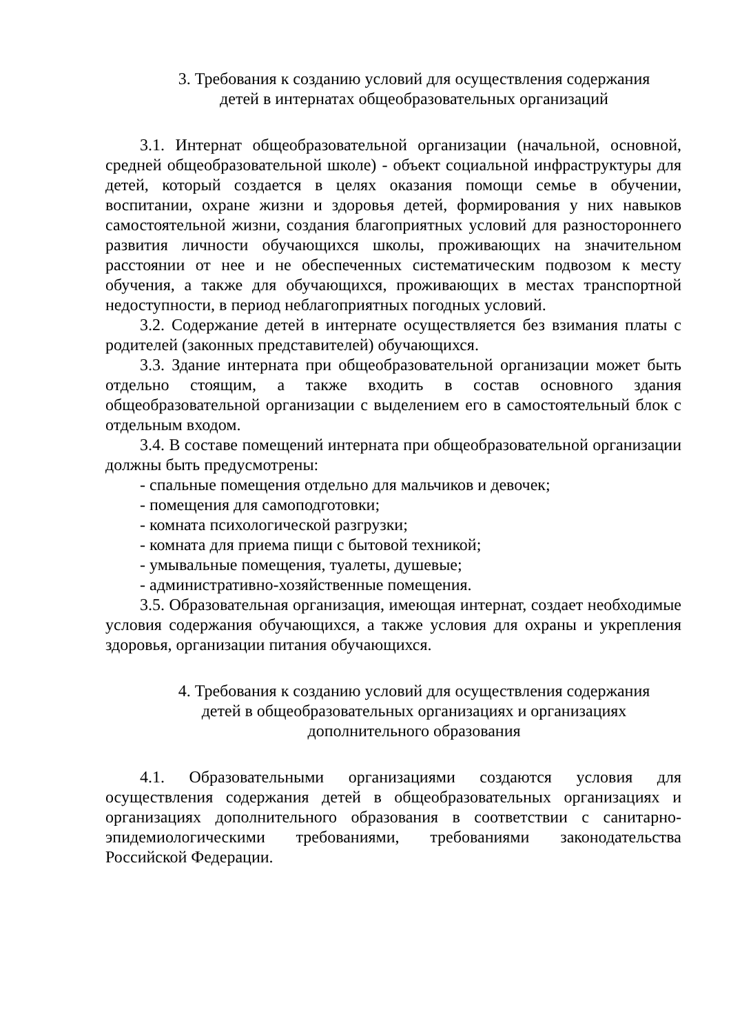3. Требования к созданию условий для осуществления содержания
детей в интернатах общеобразовательных организаций
3.1. Интернат общеобразовательной организации (начальной, основной, средней общеобразовательной школе) - объект социальной инфраструктуры для детей, который создается в целях оказания помощи семье в обучении, воспитании, охране жизни и здоровья детей, формирования у них навыков самостоятельной жизни, создания благоприятных условий для разностороннего развития личности обучающихся школы, проживающих на значительном расстоянии от нее и не обеспеченных систематическим подвозом к месту обучения, а также для обучающихся, проживающих в местах транспортной недоступности, в период неблагоприятных погодных условий.
3.2. Содержание детей в интернате осуществляется без взимания платы с родителей (законных представителей) обучающихся.
3.3. Здание интерната при общеобразовательной организации может быть отдельно стоящим, а также входить в состав основного здания общеобразовательной организации с выделением его в самостоятельный блок с отдельным входом.
3.4. В составе помещений интерната при общеобразовательной организации должны быть предусмотрены:
- спальные помещения отдельно для мальчиков и девочек;
- помещения для самоподготовки;
- комната психологической разгрузки;
- комната для приема пищи с бытовой техникой;
- умывальные помещения, туалеты, душевые;
- административно-хозяйственные помещения.
3.5. Образовательная организация, имеющая интернат, создает необходимые условия содержания обучающихся, а также условия для охраны и укрепления здоровья, организации питания обучающихся.
4. Требования к созданию условий для осуществления содержания
детей в общеобразовательных организациях и организациях
дополнительного образования
4.1. Образовательными организациями создаются условия для осуществления содержания детей в общеобразовательных организациях и организациях дополнительного образования в соответствии с санитарно-эпидемиологическими требованиями, требованиями законодательства Российской Федерации.